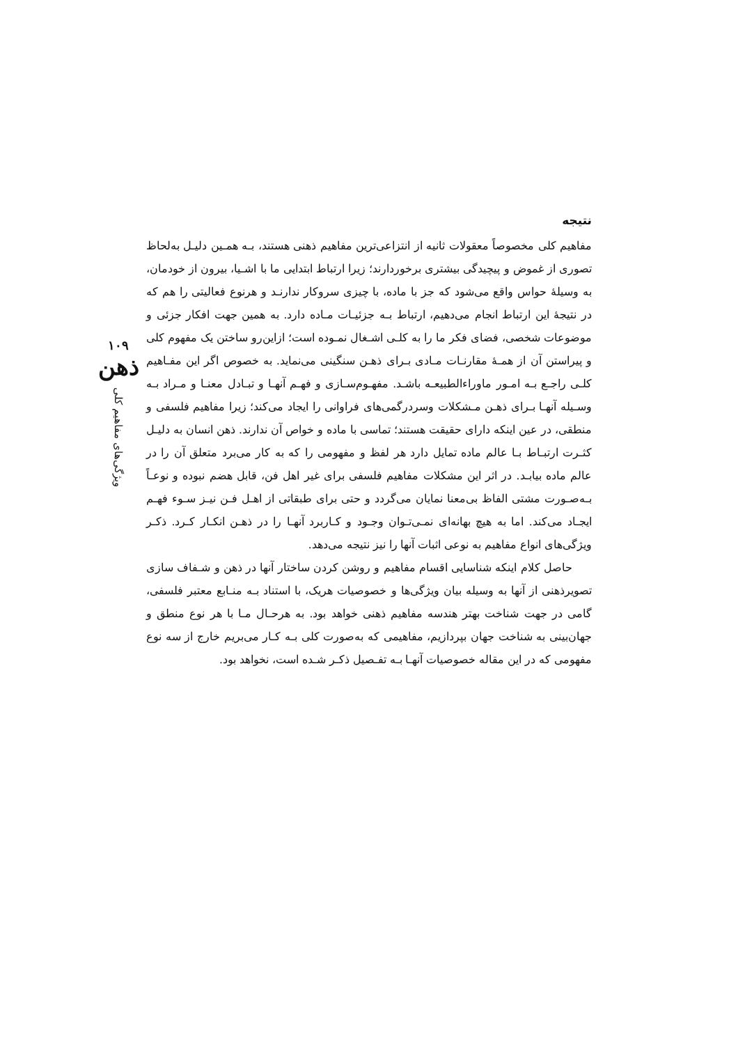نتیجه
مفاهیم کلی مخصوصاً معقولات ثانیه از انتزاعی‌ترین مفاهیم ذهنی هستند، بـه همـین دلیـل به‌لحاظ تصوری از غموض و پیچیدگی بیشتری برخوردارند؛ زیرا ارتباط ابتدایی ما با اشـیا، بیرون از خودمان، به وسیلهٔ حواس واقع می‌شود که جز با ماده، با چیزی سروکار ندارنـد و هرنوع فعالیتی را هم که در نتیجهٔ این ارتباط انجام می‌دهیم، ارتباط بـه جزئیـات مـاده دارد. به همین جهت افکار جزئی و موضوعات شخصی، فضای فکر ما را به کلـی اشـغال نمـوده است؛ ازاین‌رو ساختن یک مفهوم کلی و پیراستن آن از همـهٔ مقارنـات مـادی بـرای ذهـن سنگینی می‌نماید. به خصوص اگر این مفـاهیم کلـی راجـع بـه امـور ماوراءالطبیعـه باشـد. مفهـوم‌سـازی و فهـم آنهـا و تبـادل معنـا و مـراد بـه وسـیله آنهـا بـرای ذهـن مـشکلات وسردرگمی‌های فراوانی را ایجاد می‌کند؛ زیرا مفاهیم فلسفی و منطقی، در عین اینکه دارای حقیقت هستند؛ تماسی با ماده و خواص آن ندارند. ذهن انسان به دلیـل کثـرت ارتبـاط بـا عالم ماده تمایل دارد هر لفظ و مفهومی را که به کار می‌برد متعلق آن را در عالم ماده بیابـد. در اثر این مشکلات مفاهیم فلسفی برای غیر اهل فن، قابل هضم نبوده و نوعـاً بـه‌صـورت مشتی الفاظ بی‌معنا نمایان می‌گردد و حتی برای طبقاتی از اهـل فـن نیـز سـوء فهـم ایجـاد می‌کند. اما به هیچ بهانه‌ای نمـی‌تـوان وجـود و کـاربرد آنهـا را در ذهـن انکـار کـرد. ذکـر ویژگی‌های انواع مفاهیم به نوعی اثبات آنها را نیز نتیجه می‌دهد.
حاصل کلام اینکه شناسایی اقسام مفاهیم و روشن کردن ساختار آنها در ذهن و شـفاف سازی تصویرذهنی از آنها به وسیله بیان ویژگی‌ها و خصوصیات هریک، با استناد بـه منـابع معتبر فلسفی، گامی در جهت شناخت بهتر هندسه مفاهیم ذهنی خواهد بود. به هرحـال مـا با هر نوع منطق و جهان‌بینی به شناخت جهان بپردازیم، مفاهیمی که به‌صورت کلی بـه کـار می‌بریم خارج از سه نوع مفهومی که در این مقاله خصوصیات آنهـا بـه تفـصیل ذکـر شـده است، نخواهد بود.
۱۰۹
ذهن
ویژگی‌های مفاهیم کلی